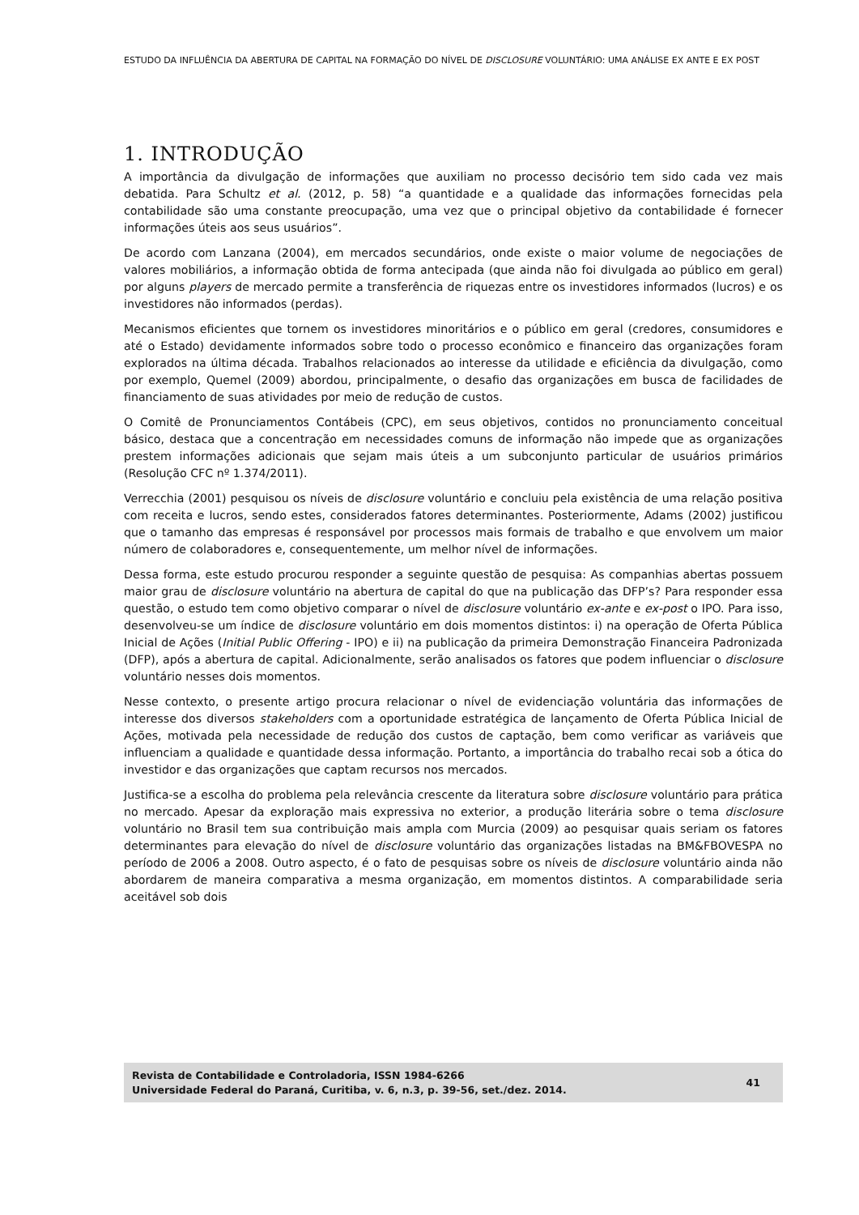ESTUDO DA INFLUÊNCIA DA ABERTURA DE CAPITAL NA FORMAÇÃO DO NÍVEL DE DISCLOSURE VOLUNTÁRIO: UMA ANÁLISE EX ANTE E EX POST
1. INTRODUÇÃO
A importância da divulgação de informações que auxiliam no processo decisório tem sido cada vez mais debatida. Para Schultz et al. (2012, p. 58) “a quantidade e a qualidade das informações fornecidas pela contabilidade são uma constante preocupação, uma vez que o principal objetivo da contabilidade é fornecer informações úteis aos seus usuários”.
De acordo com Lanzana (2004), em mercados secundários, onde existe o maior volume de negociações de valores mobiliários, a informação obtida de forma antecipada (que ainda não foi divulgada ao público em geral) por alguns players de mercado permite a transferência de riquezas entre os investidores informados (lucros) e os investidores não informados (perdas).
Mecanismos eficientes que tornem os investidores minoritários e o público em geral (credores, consumidores e até o Estado) devidamente informados sobre todo o processo econômico e financeiro das organizações foram explorados na última década. Trabalhos relacionados ao interesse da utilidade e eficiência da divulgação, como por exemplo, Quemel (2009) abordou, principalmente, o desafio das organizações em busca de facilidades de financiamento de suas atividades por meio de redução de custos.
O Comitê de Pronunciamentos Contábeis (CPC), em seus objetivos, contidos no pronunciamento conceitual básico, destaca que a concentração em necessidades comuns de informação não impede que as organizações prestem informações adicionais que sejam mais úteis a um subconjunto particular de usuários primários (Resolução CFC nº 1.374/2011).
Verrecchia (2001) pesquisou os níveis de disclosure voluntário e concluiu pela existência de uma relação positiva com receita e lucros, sendo estes, considerados fatores determinantes. Posteriormente, Adams (2002) justificou que o tamanho das empresas é responsável por processos mais formais de trabalho e que envolvem um maior número de colaboradores e, consequentemente, um melhor nível de informações.
Dessa forma, este estudo procurou responder a seguinte questão de pesquisa: As companhias abertas possuem maior grau de disclosure voluntário na abertura de capital do que na publicação das DFP’s? Para responder essa questão, o estudo tem como objetivo comparar o nível de disclosure voluntário ex-ante e ex-post o IPO. Para isso, desenvolveu-se um índice de disclosure voluntário em dois momentos distintos: i) na operação de Oferta Pública Inicial de Ações (Initial Public Offering - IPO) e ii) na publicação da primeira Demonstração Financeira Padronizada (DFP), após a abertura de capital. Adicionalmente, serão analisados os fatores que podem influenciar o disclosure voluntário nesses dois momentos.
Nesse contexto, o presente artigo procura relacionar o nível de evidenciação voluntária das informações de interesse dos diversos stakeholders com a oportunidade estratégica de lançamento de Oferta Pública Inicial de Ações, motivada pela necessidade de redução dos custos de captação, bem como verificar as variáveis que influenciam a qualidade e quantidade dessa informação. Portanto, a importância do trabalho recai sob a ótica do investidor e das organizações que captam recursos nos mercados.
Justifica-se a escolha do problema pela relevância crescente da literatura sobre disclosure voluntário para prática no mercado. Apesar da exploração mais expressiva no exterior, a produção literária sobre o tema disclosure voluntário no Brasil tem sua contribuição mais ampla com Murcia (2009) ao pesquisar quais seriam os fatores determinantes para elevação do nível de disclosure voluntário das organizações listadas na BM&FBOVESPA no período de 2006 a 2008. Outro aspecto, é o fato de pesquisas sobre os níveis de disclosure voluntário ainda não abordarem de maneira comparativa a mesma organização, em momentos distintos. A comparabilidade seria aceitável sob dois
Revista de Contabilidade e Controladoria, ISSN 1984-6266
Universidade Federal do Paraná, Curitiba, v. 6, n.3, p. 39-56, set./dez. 2014.
41